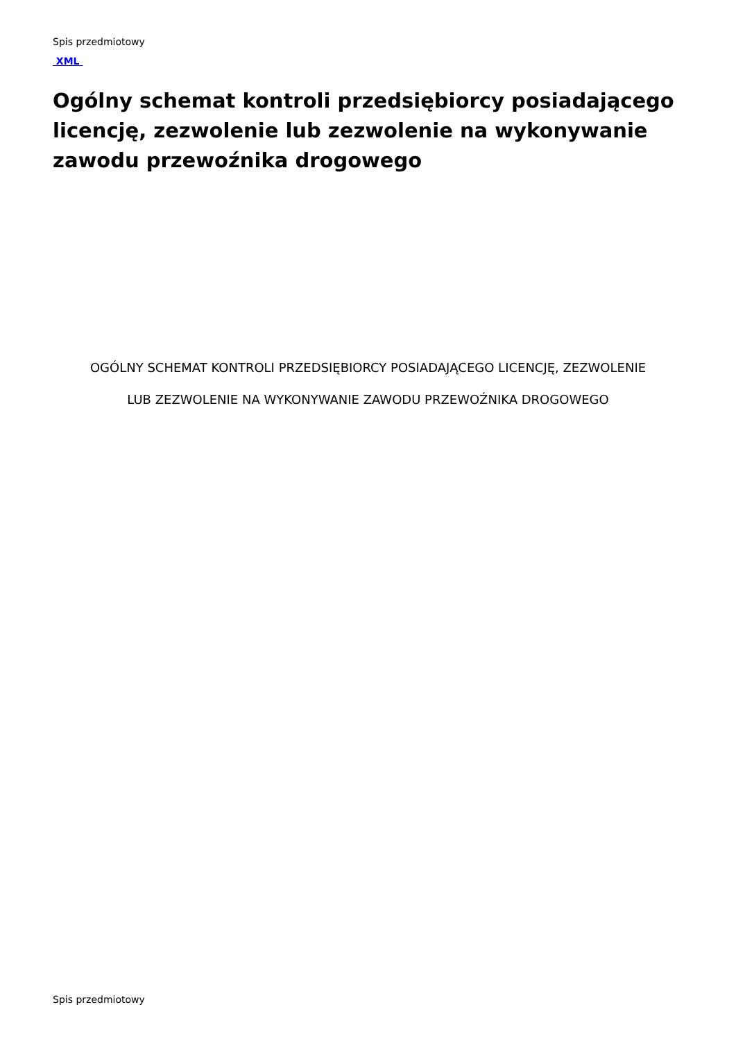Spis przedmiotowy
XML
Ogólny schemat kontroli przedsiębiorcy posiadającego licencję, zezwolenie lub zezwolenie na wykonywanie zawodu przewoźnika drogowego
OGÓLNY SCHEMAT KONTROLI PRZEDSIĘBIORCY POSIADAJĄCEGO LICENCJĘ, ZEZWOLENIE
LUB ZEZWOLENIE NA WYKONYWANIE ZAWODU PRZEWOŹNIKA DROGOWEGO
Spis przedmiotowy